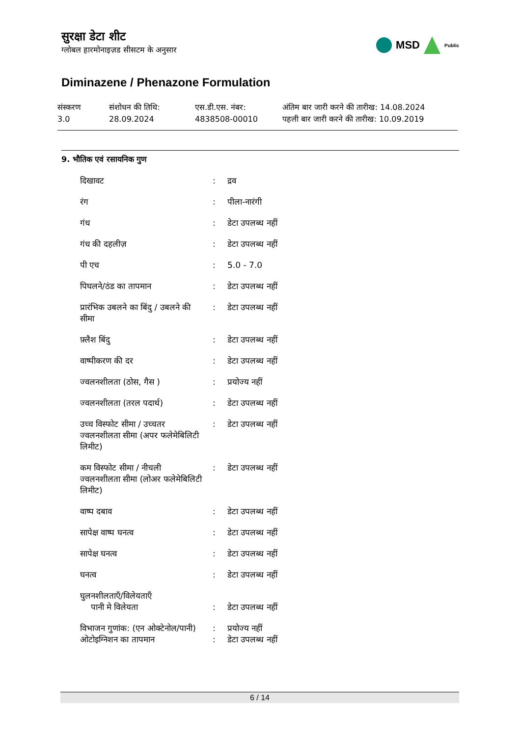सुरक्षा डेटा शीट
ग्लोबल हारमोनाइज़ड सीसटम के अनुसार
MSD Public
Diminazene / Phenazone Formulation
संस्करण
3.0
संशोधन की तिथि:
28.09.2024
एस.डी.एस. नंबर:
4838508-00010
अंतिम बार जारी करने की तारीख: 14.08.2024
पहली बार जारी करने की तारीख: 10.09.2019
9. भौतिक एवं रसायनिक गुण
| दिखावट | : | द्रव |
| रंग | : | पीला-नारंगी |
| गंध | : | डेटा उपलब्ध नहीं |
| गंध की दहलीज़ | : | डेटा उपलब्ध नहीं |
| पी एच | : | 5.0 - 7.0 |
| पिघलने/ठंड का तापमान | : | डेटा उपलब्ध नहीं |
| प्रारंभिक उबलने का बिंदु / उबलने की सीमा | : | डेटा उपलब्ध नहीं |
| फ़्लैश बिंदु | : | डेटा उपलब्ध नहीं |
| वाष्पीकरण की दर | : | डेटा उपलब्ध नहीं |
| ज्वलनशीलता (ठोस, गैस ) | : | प्रयोज्य नहीं |
| ज्वलनशीलता (तरल पदार्थ) | : | डेटा उपलब्ध नहीं |
| उच्च विस्फोट सीमा / उच्चतर ज्वलनशीलता सीमा (अपर फलेमेबिलिटी लिमीट) | : | डेटा उपलब्ध नहीं |
| कम विस्फोट सीमा / नीचली ज्वलनशीलता सीमा (लोअर फलेमेबिलिटी लिमीट) | : | डेटा उपलब्ध नहीं |
| वाष्प दबाव | : | डेटा उपलब्ध नहीं |
| सापेक्ष वाष्प घनत्व | : | डेटा उपलब्ध नहीं |
| सापेक्ष घनत्व | : | डेटा उपलब्ध नहीं |
| घनत्व | : | डेटा उपलब्ध नहीं |
| घुलनशीलताएँ/विलेयताएँ पानी मे विलेयता | : | डेटा उपलब्ध नहीं |
| विभाजन गुणांक: (एन ओक्टेनोल/पानी) | : | प्रयोज्य नहीं |
| ओटोइग्निशन का तापमान | : | डेटा उपलब्ध नहीं |
6 / 14